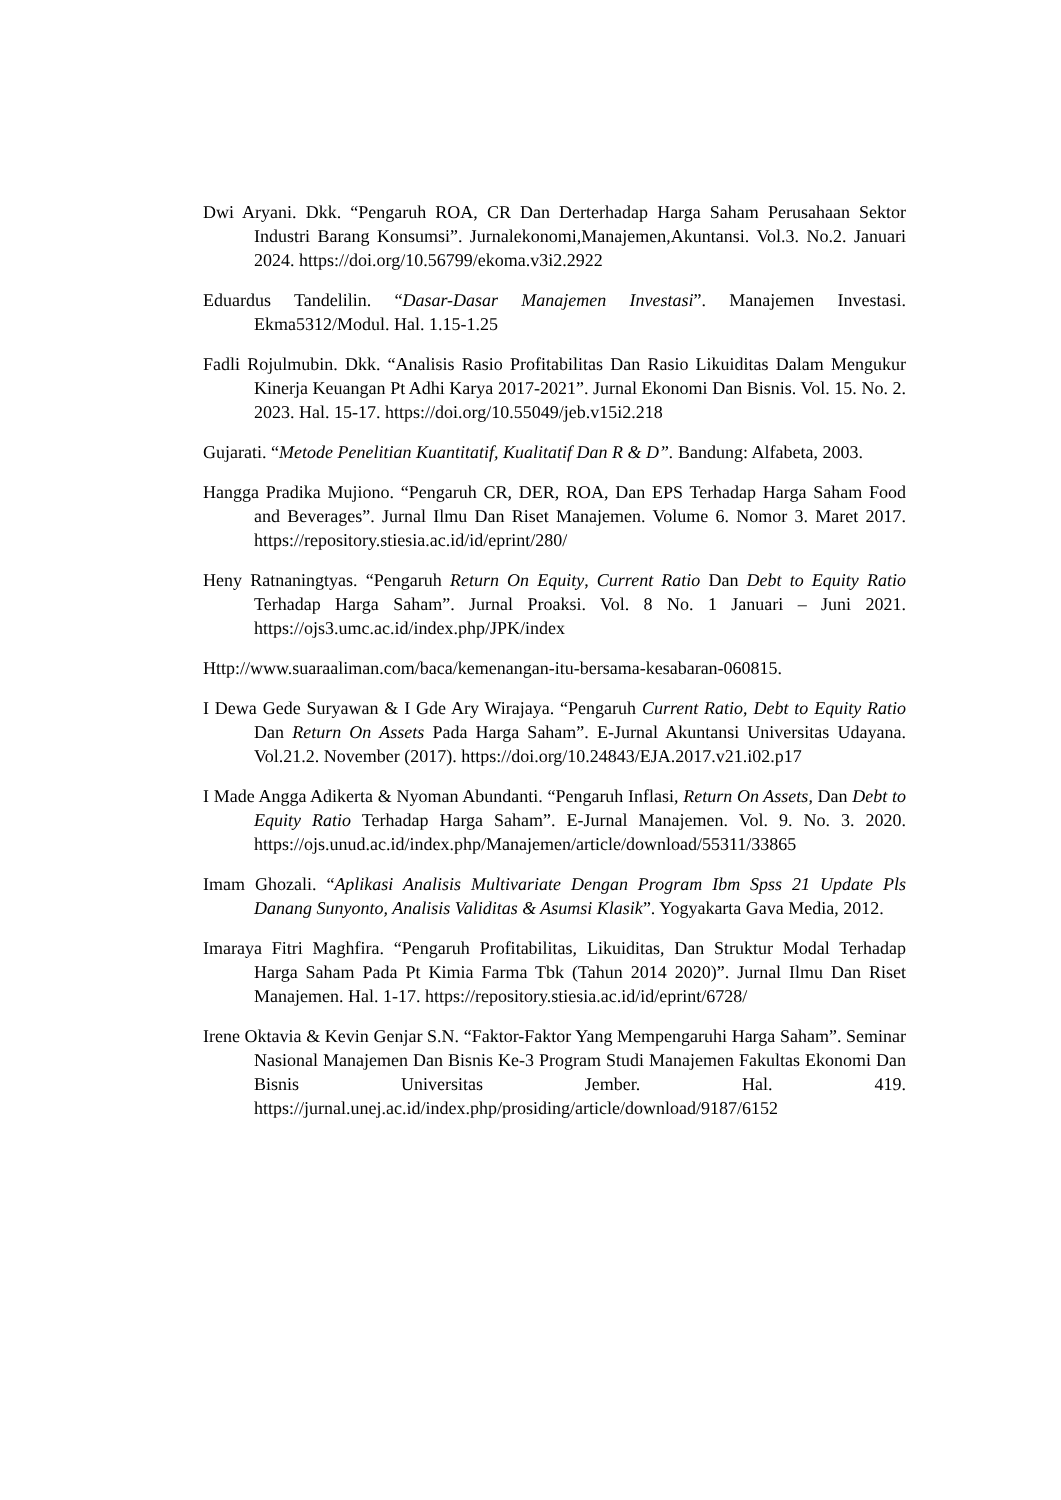Dwi Aryani. Dkk. “Pengaruh ROA, CR Dan Derterhadap Harga Saham Perusahaan Sektor Industri Barang Konsumsi”. Jurnalekonomi,Manajemen,Akuntansi. Vol.3. No.2. Januari 2024. https://doi.org/10.56799/ekoma.v3i2.2922
Eduardus Tandelilin. “Dasar-Dasar Manajemen Investasi”. Manajemen Investasi. Ekma5312/Modul. Hal. 1.15-1.25
Fadli Rojulmubin. Dkk. “Analisis Rasio Profitabilitas Dan Rasio Likuiditas Dalam Mengukur Kinerja Keuangan Pt Adhi Karya 2017-2021”. Jurnal Ekonomi Dan Bisnis. Vol. 15. No. 2. 2023. Hal. 15-17. https://doi.org/10.55049/jeb.v15i2.218
Gujarati. “Metode Penelitian Kuantitatif, Kualitatif Dan R & D”. Bandung: Alfabeta, 2003.
Hangga Pradika Mujiono. “Pengaruh CR, DER, ROA, Dan EPS Terhadap Harga Saham Food and Beverages”. Jurnal Ilmu Dan Riset Manajemen. Volume 6. Nomor 3. Maret 2017. https://repository.stiesia.ac.id/id/eprint/280/
Heny Ratnaningtyas. “Pengaruh Return On Equity, Current Ratio Dan Debt to Equity Ratio Terhadap Harga Saham”. Jurnal Proaksi. Vol. 8 No. 1 Januari – Juni 2021. https://ojs3.umc.ac.id/index.php/JPK/index
Http://www.suaraaliman.com/baca/kemenangan-itu-bersama-kesabaran-060815.
I Dewa Gede Suryawan & I Gde Ary Wirajaya. “Pengaruh Current Ratio, Debt to Equity Ratio Dan Return On Assets Pada Harga Saham”. E-Jurnal Akuntansi Universitas Udayana. Vol.21.2. November (2017). https://doi.org/10.24843/EJA.2017.v21.i02.p17
I Made Angga Adikerta & Nyoman Abundanti. “Pengaruh Inflasi, Return On Assets, Dan Debt to Equity Ratio Terhadap Harga Saham”. E-Jurnal Manajemen. Vol. 9. No. 3. 2020. https://ojs.unud.ac.id/index.php/Manajemen/article/download/55311/33865
Imam Ghozali. “Aplikasi Analisis Multivariate Dengan Program Ibm Spss 21 Update Pls Danang Sunyonto, Analisis Validitas & Asumsi Klasik”. Yogyakarta Gava Media, 2012.
Imaraya Fitri Maghfira. “Pengaruh Profitabilitas, Likuiditas, Dan Struktur Modal Terhadap Harga Saham Pada Pt Kimia Farma Tbk (Tahun 2014 2020)”. Jurnal Ilmu Dan Riset Manajemen. Hal. 1-17. https://repository.stiesia.ac.id/id/eprint/6728/
Irene Oktavia & Kevin Genjar S.N. “Faktor-Faktor Yang Mempengaruhi Harga Saham”. Seminar Nasional Manajemen Dan Bisnis Ke-3 Program Studi Manajemen Fakultas Ekonomi Dan Bisnis Universitas Jember. Hal. 419. https://jurnal.unej.ac.id/index.php/prosiding/article/download/9187/6152